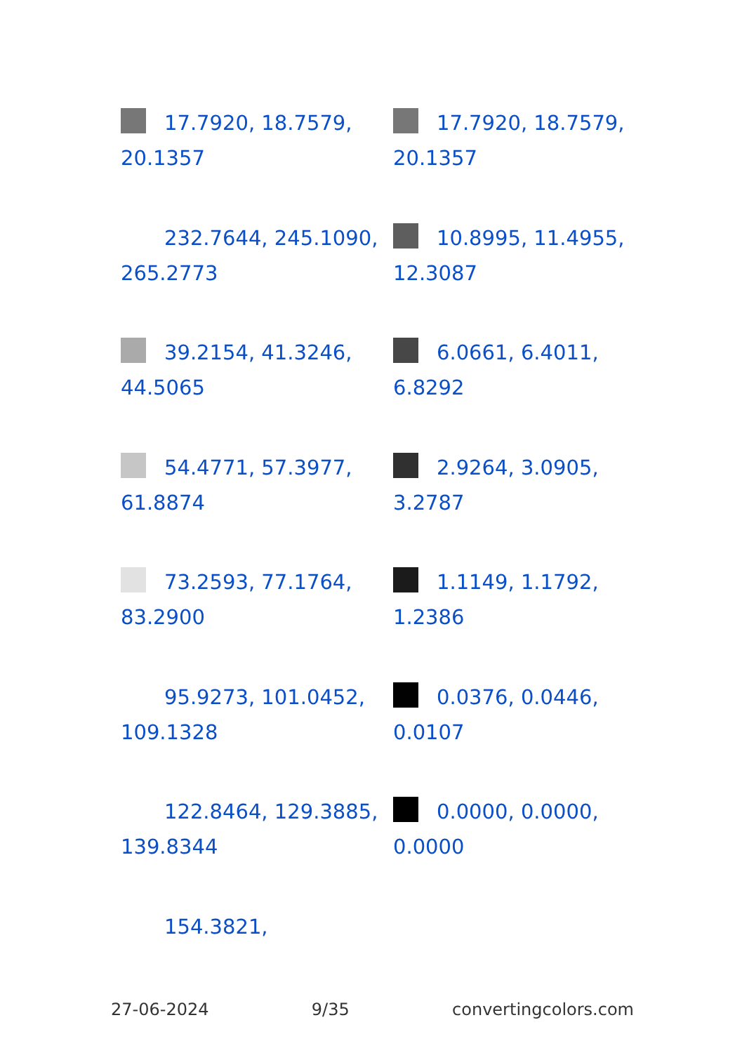17.7920, 18.7579, 20.1357
17.7920, 18.7579, 20.1357
232.7644, 245.1090, 265.2773
10.8995, 11.4955, 12.3087
39.2154, 41.3246, 44.5065
6.0661, 6.4011, 6.8292
54.4771, 57.3977, 61.8874
2.9264, 3.0905, 3.2787
73.2593, 77.1764, 83.2900
1.1149, 1.1792, 1.2386
95.9273, 101.0452, 109.1328
0.0376, 0.0446, 0.0107
122.8464, 129.3885, 139.8344
0.0000, 0.0000, 0.0000
154.3821,
27-06-2024 9/35 convertingcolors.com